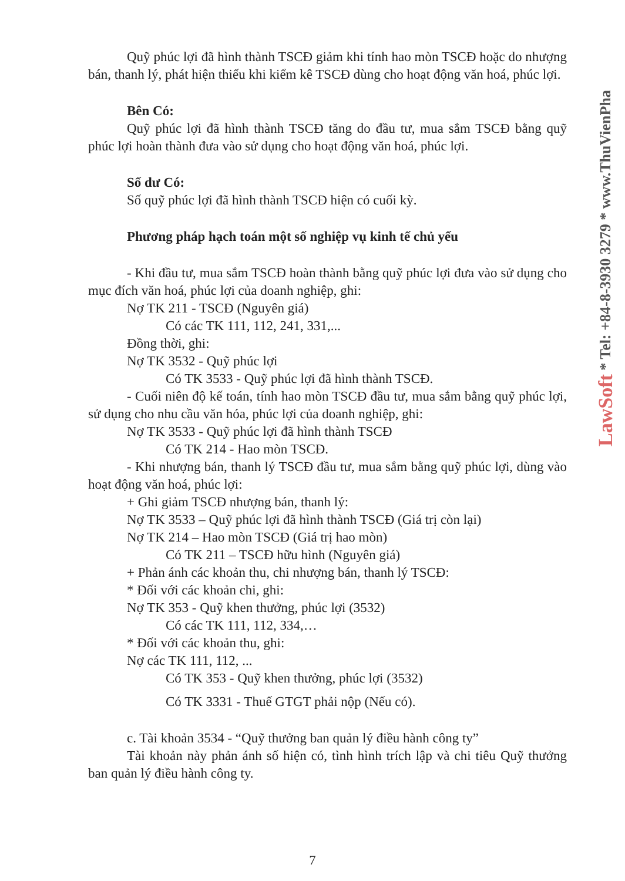LawSoft * Tel: +84-8-3930 3279 * www.ThuVienPha
Quỹ phúc lợi đã hình thành TSCĐ giảm khi tính hao mòn TSCĐ hoặc do nhượng bán, thanh lý, phát hiện thiếu khi kiểm kê TSCĐ dùng cho hoạt động văn hoá, phúc lợi.
Bên Có:
Quỹ phúc lợi đã hình thành TSCĐ tăng do đầu tư, mua sắm TSCĐ bằng quỹ phúc lợi hoàn thành đưa vào sử dụng cho hoạt động văn hoá, phúc lợi.
Số dư Có:
Số quỹ phúc lợi đã hình thành TSCĐ hiện có cuối kỳ.
Phương pháp hạch toán một số nghiệp vụ kinh tế chủ yếu
- Khi đầu tư, mua sắm TSCĐ hoàn thành bằng quỹ phúc lợi đưa vào sử dụng cho mục đích văn hoá, phúc lợi của doanh nghiệp, ghi:
Nợ TK 211 - TSCĐ (Nguyên giá)
Có các TK 111, 112, 241, 331,...
Đồng thời, ghi:
Nợ TK 3532 - Quỹ phúc lợi
Có TK 3533 - Quỹ phúc lợi đã hình thành TSCĐ.
- Cuối niên độ kế toán, tính hao mòn TSCĐ đầu tư, mua sắm bằng quỹ phúc lợi, sử dụng cho nhu cầu văn hóa, phúc lợi của doanh nghiệp, ghi:
Nợ TK 3533 - Quỹ phúc lợi đã hình thành TSCĐ
Có TK 214 - Hao mòn TSCĐ.
- Khi nhượng bán, thanh lý TSCĐ đầu tư, mua sắm bằng quỹ phúc lợi, dùng vào hoạt động văn hoá, phúc lợi:
+ Ghi giảm TSCĐ nhượng bán, thanh lý:
Nợ TK 3533 – Quỹ phúc lợi đã hình thành TSCĐ (Giá trị còn lại)
Nợ TK 214 – Hao mòn TSCĐ (Giá trị hao mòn)
Có TK 211 – TSCĐ hữu hình (Nguyên giá)
+ Phản ánh các khoản thu, chi nhượng bán, thanh lý TSCĐ:
* Đối với các khoản chi, ghi:
Nợ TK 353 - Quỹ khen thưởng, phúc lợi (3532)
Có các TK 111, 112, 334,…
* Đối với các khoản thu, ghi:
Nợ các TK 111, 112, ...
Có TK 353 - Quỹ khen thưởng, phúc lợi (3532)
Có TK 3331 - Thuế GTGT phải nộp (Nếu có).
c. Tài khoản 3534 - “Quỹ thưởng ban quản lý điều hành công ty”
Tài khoản này phản ánh số hiện có, tình hình trích lập và chi tiêu Quỹ thưởng ban quản lý điều hành công ty.
7